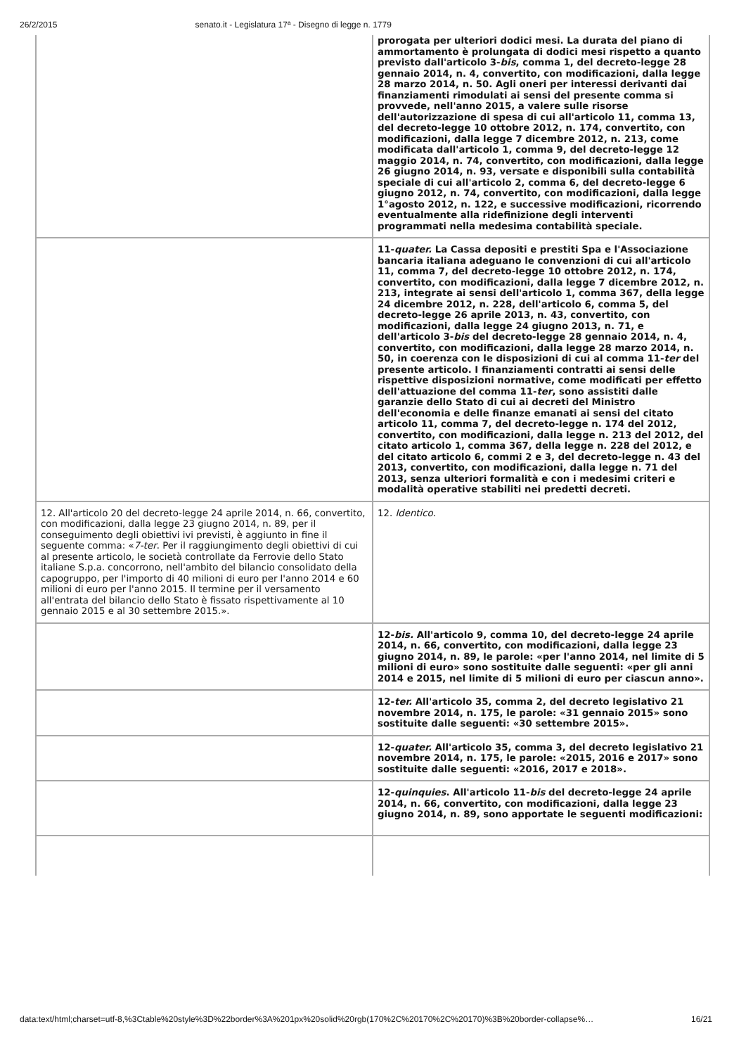26/2/2015 senato.it - Legislatura 17ª - Disegno di legge n. 1779
| | prorogata per ulteriori dodici mesi. La durata del piano di ammortamento è prolungata di dodici mesi rispetto a quanto previsto dall'articolo 3- bis , comma 1, del decreto-legge 28 gennaio 2014, n. 4, convertito, con modificazioni, dalla legge 28 marzo 2014, n. 50. Agli oneri per interessi derivanti dai finanziamenti rimodulati ai sensi del presente comma si provvede, nell'anno 2015, a valere sulle risorse dell'autorizzazione di spesa di cui all'articolo 11, comma 13, del decreto-legge 10 ottobre 2012, n. 174, convertito, con modificazioni, dalla legge 7 dicembre 2012, n. 213, come modificata dall'articolo 1, comma 9, del decreto-legge 12 maggio 2014, n. 74, convertito, con modificazioni, dalla legge 26 giugno 2014, n. 93, versate e disponibili sulla contabilità speciale di cui all'articolo 2, comma 6, del decreto-legge 6 giugno 2012, n. 74, convertito, con modificazioni, dalla legge 1°agosto 2012, n. 122, e successive modificazioni, ricorrendo eventualmente alla ridefinizione degli interventi programmati nella medesima contabilità speciale. |
| | 11- quater. La Cassa depositi e prestiti Spa e l'Associazione bancaria italiana adeguano le convenzioni di cui all'articolo 11, comma 7, del decreto-legge 10 ottobre 2012, n. 174, convertito, con modificazioni, dalla legge 7 dicembre 2012, n. 213, integrate ai sensi dell'articolo 1, comma 367, della legge 24 dicembre 2012, n. 228, dell'articolo 6, comma 5, del decreto-legge 26 aprile 2013, n. 43, convertito, con modificazioni, dalla legge 24 giugno 2013, n. 71, e dell'articolo 3- bis del decreto-legge 28 gennaio 2014, n. 4, convertito, con modificazioni, dalla legge 28 marzo 2014, n. 50, in coerenza con le disposizioni di cui al comma 11- ter del presente articolo. I finanziamenti contratti ai sensi delle rispettive disposizioni normative, come modificati per effetto dell'attuazione del comma 11- ter , sono assistiti dalle garanzie dello Stato di cui ai decreti del Ministro dell'economia e delle finanze emanati ai sensi del citato articolo 11, comma 7, del decreto-legge n. 174 del 2012, convertito, con modificazioni, dalla legge n. 213 del 2012, del citato articolo 1, comma 367, della legge n. 228 del 2012, e del citato articolo 6, commi 2 e 3, del decreto-legge n. 43 del 2013, convertito, con modificazioni, dalla legge n. 71 del 2013, senza ulteriori formalità e con i medesimi criteri e modalità operative stabiliti nei predetti decreti. |
| 12. All'articolo 20 del decreto-legge 24 aprile 2014, n. 66, convertito, con modificazioni, dalla legge 23 giugno 2014, n. 89, per il conseguimento degli obiettivi ivi previsti, è aggiunto in fine il seguente comma: « 7-ter . Per il raggiungimento degli obiettivi di cui al presente articolo, le società controllate da Ferrovie dello Stato italiane S.p.a. concorrono, nell'ambito del bilancio consolidato della capogruppo, per l'importo di 40 milioni di euro per l'anno 2014 e 60 milioni di euro per l'anno 2015. Il termine per il versamento all'entrata del bilancio dello Stato è fissato rispettivamente al 10 gennaio 2015 e al 30 settembre 2015.». | 12. Identico . |
| | 12- bis. All'articolo 9, comma 10, del decreto-legge 24 aprile 2014, n. 66, convertito, con modificazioni, dalla legge 23 giugno 2014, n. 89, le parole: «per l'anno 2014, nel limite di 5 milioni di euro» sono sostituite dalle seguenti: «per gli anni 2014 e 2015, nel limite di 5 milioni di euro per ciascun anno». |
| | 12- ter. All'articolo 35, comma 2, del decreto legislativo 21 novembre 2014, n. 175, le parole: «31 gennaio 2015» sono sostituite dalle seguenti: «30 settembre 2015». |
| | 12- quater. All'articolo 35, comma 3, del decreto legislativo 21 novembre 2014, n. 175, le parole: «2015, 2016 e 2017» sono sostituite dalle seguenti: «2016, 2017 e 2018». |
| | 12- quinquies . All'articolo 11- bis del decreto-legge 24 aprile 2014, n. 66, convertito, con modificazioni, dalla legge 23 giugno 2014, n. 89, sono apportate le seguenti modificazioni: |
data:text/html;charset=utf-8,%3Ctable%20style%3D%22border%3A%201px%20solid%20rgb(170%2C%20170%2C%20170)%3B%20border-collapse%… 16/21